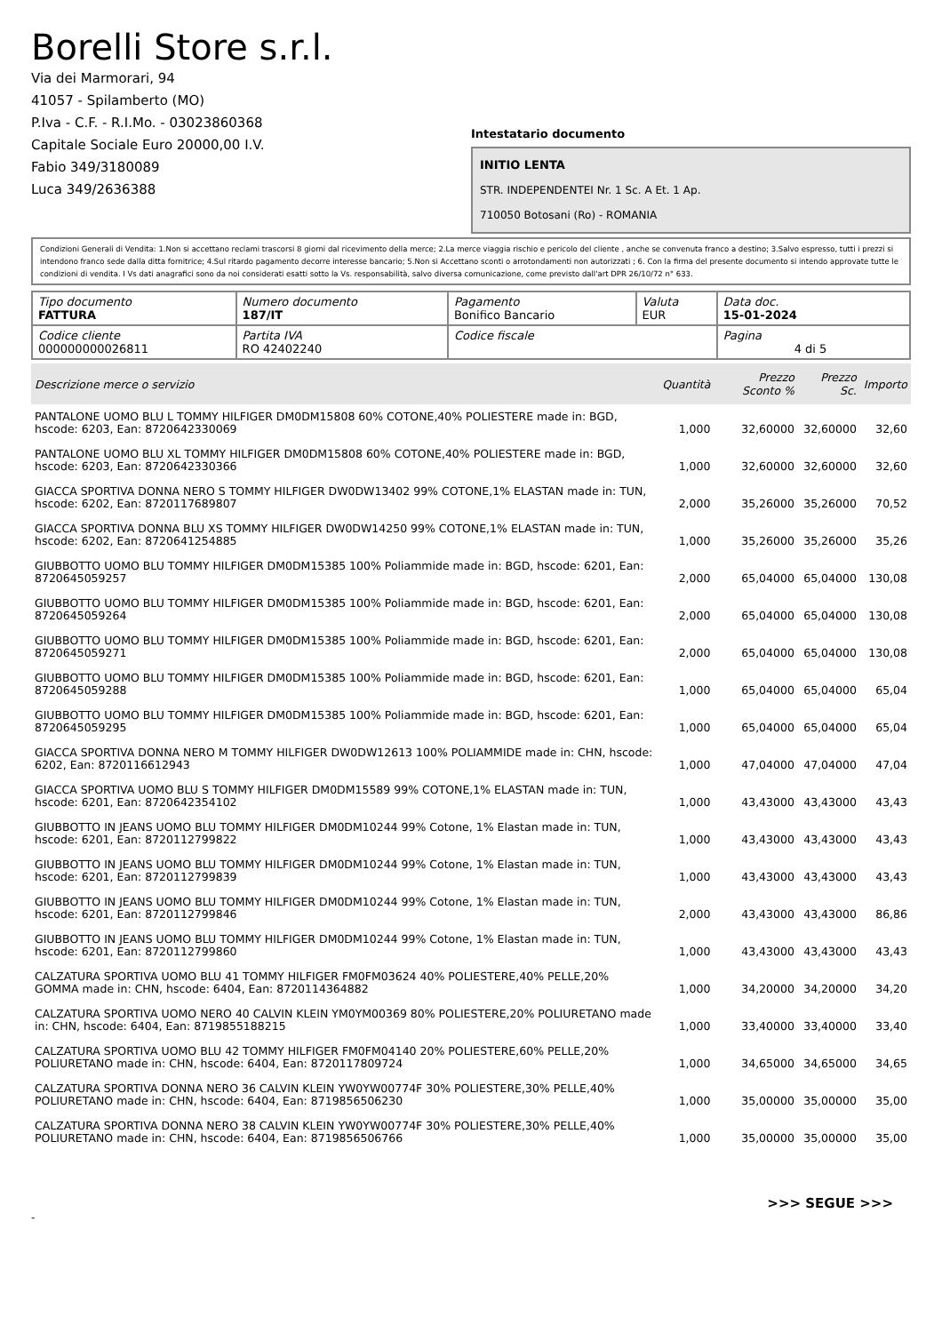Borelli Store s.r.l.
Via dei Marmorari, 94
41057 - Spilamberto (MO)
P.Iva - C.F. - R.I.Mo. - 03023860368
Capitale Sociale Euro 20000,00 I.V.
Fabio 349/3180089
Luca 349/2636388
Intestatario documento
INITIO LENTA
STR. INDEPENDENTEI Nr. 1 Sc. A Et. 1 Ap.
710050 Botosani (Ro) - ROMANIA
Condizioni Generali di Vendita: 1.Non si accettano reclami trascorsi 8 giorni dal ricevimento della merce; 2.La merce viaggia rischio e pericolo del cliente , anche se convenuta franco a destino; 3.Salvo espresso, tutti i prezzi si intendono franco sede dalla ditta fornitrice; 4.Sul ritardo pagamento decorre interesse bancario; 5.Non si Accettano sconti o arrotondamenti non autorizzati ; 6. Con la firma del presente documento si intendo approvate tutte le condizioni di vendita. I Vs dati anagrafici sono da noi considerati esatti sotto la Vs. responsabilità, salvo diversa comunicazione, come previsto dall'art DPR 26/10/72 n° 633.
| Tipo documento FATTURA | Numero documento 187/IT | Pagamento Bonifico Bancario | Valuta EUR | Data doc. 15-01-2024 |
| Codice cliente 000000000026811 | Partita IVA RO 42402240 | Codice fiscale | | Pagina 4 di 5 |
| Descrizione merce o servizio | Quantità | Prezzo Sconto % | Prezzo Sc. | Importo |
| --- | --- | --- | --- | --- |
| PANTALONE UOMO BLU L TOMMY HILFIGER DM0DM15808 60% COTONE,40% POLIESTERE made in: BGD, hscode: 6203, Ean: 8720642330069 | 1,000 | 32,60000 | 32,60000 | 32,60 |
| PANTALONE UOMO BLU XL TOMMY HILFIGER DM0DM15808 60% COTONE,40% POLIESTERE made in: BGD, hscode: 6203, Ean: 8720642330366 | 1,000 | 32,60000 | 32,60000 | 32,60 |
| GIACCA SPORTIVA DONNA NERO S TOMMY HILFIGER DW0DW13402 99% COTONE,1% ELASTAN made in: TUN, hscode: 6202, Ean: 8720117689807 | 2,000 | 35,26000 | 35,26000 | 70,52 |
| GIACCA SPORTIVA DONNA BLU XS TOMMY HILFIGER DW0DW14250 99% COTONE,1% ELASTAN made in: TUN, hscode: 6202, Ean: 8720641254885 | 1,000 | 35,26000 | 35,26000 | 35,26 |
| GIUBBOTTO UOMO BLU TOMMY HILFIGER DM0DM15385 100% Poliammide made in: BGD, hscode: 6201, Ean: 8720645059257 | 2,000 | 65,04000 | 65,04000 | 130,08 |
| GIUBBOTTO UOMO BLU TOMMY HILFIGER DM0DM15385 100% Poliammide made in: BGD, hscode: 6201, Ean: 8720645059264 | 2,000 | 65,04000 | 65,04000 | 130,08 |
| GIUBBOTTO UOMO BLU TOMMY HILFIGER DM0DM15385 100% Poliammide made in: BGD, hscode: 6201, Ean: 8720645059271 | 2,000 | 65,04000 | 65,04000 | 130,08 |
| GIUBBOTTO UOMO BLU TOMMY HILFIGER DM0DM15385 100% Poliammide made in: BGD, hscode: 6201, Ean: 8720645059288 | 1,000 | 65,04000 | 65,04000 | 65,04 |
| GIUBBOTTO UOMO BLU TOMMY HILFIGER DM0DM15385 100% Poliammide made in: BGD, hscode: 6201, Ean: 8720645059295 | 1,000 | 65,04000 | 65,04000 | 65,04 |
| GIACCA SPORTIVA DONNA NERO M TOMMY HILFIGER DW0DW12613 100% POLIAMMIDE made in: CHN, hscode: 6202, Ean: 8720116612943 | 1,000 | 47,04000 | 47,04000 | 47,04 |
| GIACCA SPORTIVA UOMO BLU S TOMMY HILFIGER DM0DM15589 99% COTONE,1% ELASTAN made in: TUN, hscode: 6201, Ean: 8720642354102 | 1,000 | 43,43000 | 43,43000 | 43,43 |
| GIUBBOTTO IN JEANS UOMO BLU TOMMY HILFIGER DM0DM10244 99% Cotone, 1% Elastan made in: TUN, hscode: 6201, Ean: 8720112799822 | 1,000 | 43,43000 | 43,43000 | 43,43 |
| GIUBBOTTO IN JEANS UOMO BLU TOMMY HILFIGER DM0DM10244 99% Cotone, 1% Elastan made in: TUN, hscode: 6201, Ean: 8720112799839 | 1,000 | 43,43000 | 43,43000 | 43,43 |
| GIUBBOTTO IN JEANS UOMO BLU TOMMY HILFIGER DM0DM10244 99% Cotone, 1% Elastan made in: TUN, hscode: 6201, Ean: 8720112799846 | 2,000 | 43,43000 | 43,43000 | 86,86 |
| GIUBBOTTO IN JEANS UOMO BLU TOMMY HILFIGER DM0DM10244 99% Cotone, 1% Elastan made in: TUN, hscode: 6201, Ean: 8720112799860 | 1,000 | 43,43000 | 43,43000 | 43,43 |
| CALZATURA SPORTIVA UOMO BLU 41 TOMMY HILFIGER FM0FM03624 40% POLIESTERE,40% PELLE,20% GOMMA made in: CHN, hscode: 6404, Ean: 8720114364882 | 1,000 | 34,20000 | 34,20000 | 34,20 |
| CALZATURA SPORTIVA UOMO NERO 40 CALVIN KLEIN YM0YM00369 80% POLIESTERE,20% POLIURETANO made in: CHN, hscode: 6404, Ean: 8719855188215 | 1,000 | 33,40000 | 33,40000 | 33,40 |
| CALZATURA SPORTIVA UOMO BLU 42 TOMMY HILFIGER FM0FM04140 20% POLIESTERE,60% PELLE,20% POLIURETANO made in: CHN, hscode: 6404, Ean: 8720117809724 | 1,000 | 34,65000 | 34,65000 | 34,65 |
| CALZATURA SPORTIVA DONNA NERO 36 CALVIN KLEIN YW0YW00774F 30% POLIESTERE,30% PELLE,40% POLIURETANO made in: CHN, hscode: 6404, Ean: 8719856506230 | 1,000 | 35,00000 | 35,00000 | 35,00 |
| CALZATURA SPORTIVA DONNA NERO 38 CALVIN KLEIN YW0YW00774F 30% POLIESTERE,30% PELLE,40% POLIURETANO made in: CHN, hscode: 6404, Ean: 8719856506766 | 1,000 | 35,00000 | 35,00000 | 35,00 |
>>> SEGUE >>>
-